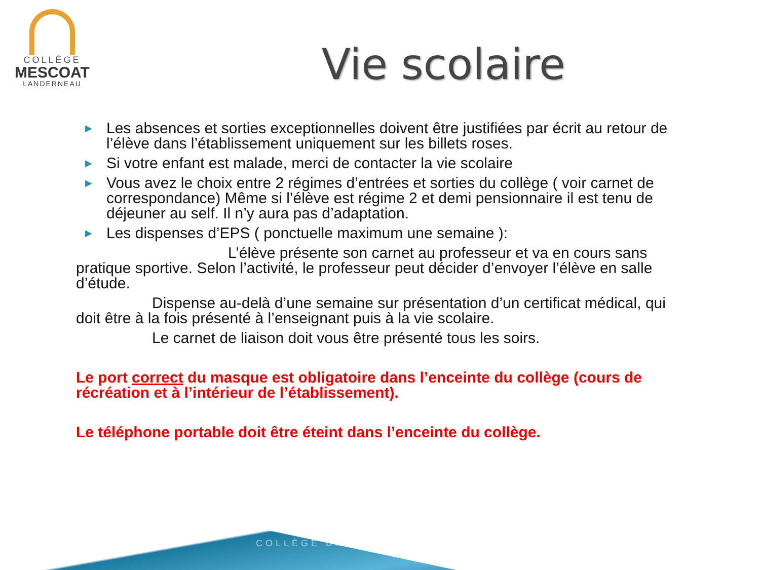COLLÈGE
MESCOAT
LANDERNEAU
Vie scolaire
▶ Les absences et sorties exceptionnelles doivent être justifiées par écrit au retour de l’élève dans l’établissement uniquement sur les billets roses.
▶ Si votre enfant est malade, merci de contacter la vie scolaire
▶ Vous avez le choix entre 2 régimes d’entrées et sorties du collège ( voir carnet de correspondance) Même si l’élève est régime 2 et demi pensionnaire il est tenu de déjeuner au self. Il n’y aura pas d’adaptation.
▶ Les dispenses d’EPS ( ponctuelle maximum une semaine ):
L’élève présente son carnet au professeur et va en cours sans pratique sportive. Selon l’activité, le professeur peut décider d’envoyer l’élève en salle d’étude.
Dispense au-delà d’une semaine sur présentation d’un certificat médical, qui doit être à la fois présenté à l’enseignant puis à la vie scolaire.
Le carnet de liaison doit vous être présenté tous les soirs.
Le port correct du masque est obligatoire dans l’enceinte du collège (cours de récréation et à l’intérieur de l’établissement).
Le téléphone portable doit être éteint dans l’enceinte du collège.
COLLÈGE D…